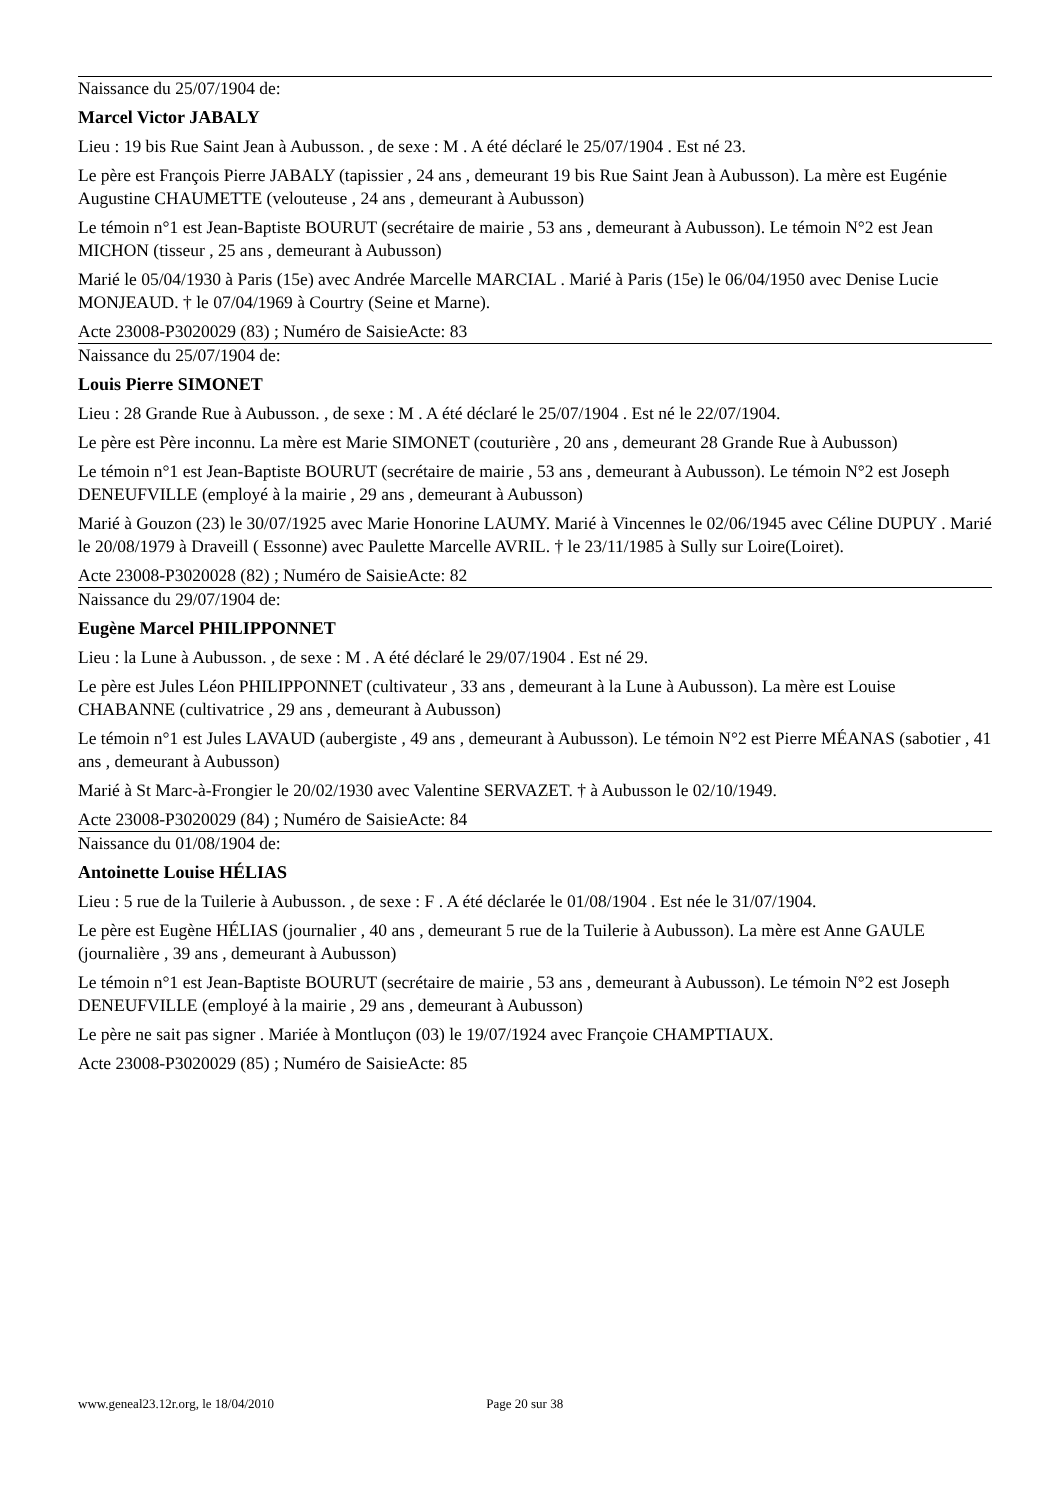Naissance du 25/07/1904 de:
Marcel Victor JABALY
Lieu : 19 bis Rue Saint Jean à Aubusson. , de sexe : M . A été déclaré le 25/07/1904 . Est né 23.
Le père est François Pierre JABALY (tapissier , 24 ans , demeurant 19 bis Rue Saint Jean à Aubusson). La mère est Eugénie Augustine CHAUMETTE (velouteuse , 24 ans , demeurant à Aubusson)
Le témoin n°1 est Jean-Baptiste BOURUT (secrétaire de mairie , 53 ans , demeurant à Aubusson). Le témoin N°2 est Jean MICHON (tisseur , 25 ans , demeurant à Aubusson)
Marié le 05/04/1930 à Paris (15e) avec Andrée Marcelle MARCIAL . Marié à Paris (15e) le 06/04/1950 avec Denise Lucie MONJEAUD. † le 07/04/1969 à Courtry (Seine et Marne).
Acte 23008-P3020029 (83) ; Numéro de SaisieActe: 83
Naissance du 25/07/1904 de:
Louis Pierre SIMONET
Lieu : 28 Grande Rue à Aubusson. , de sexe : M . A été déclaré le 25/07/1904 . Est né le 22/07/1904.
Le père est Père inconnu. La mère est Marie SIMONET (couturière , 20 ans , demeurant 28 Grande Rue à Aubusson)
Le témoin n°1 est Jean-Baptiste BOURUT (secrétaire de mairie , 53 ans , demeurant à Aubusson). Le témoin N°2 est Joseph DENEUFVILLE (employé à la mairie , 29 ans , demeurant à Aubusson)
Marié à Gouzon (23) le 30/07/1925 avec Marie Honorine LAUMY. Marié à Vincennes le 02/06/1945 avec Céline DUPUY . Marié le 20/08/1979 à Draveill ( Essonne) avec Paulette Marcelle AVRIL. † le 23/11/1985 à Sully sur Loire(Loiret).
Acte 23008-P3020028 (82) ; Numéro de SaisieActe: 82
Naissance du 29/07/1904 de:
Eugène Marcel PHILIPPONNET
Lieu : la Lune à Aubusson. , de sexe : M . A été déclaré le 29/07/1904 . Est né 29.
Le père est Jules Léon PHILIPPONNET (cultivateur , 33 ans , demeurant à la Lune à Aubusson). La mère est Louise CHABANNE (cultivatrice , 29 ans , demeurant à Aubusson)
Le témoin n°1 est Jules LAVAUD (aubergiste , 49 ans , demeurant à Aubusson). Le témoin N°2 est Pierre MÉANAS (sabotier , 41 ans , demeurant à Aubusson)
Marié à St Marc-à-Frongier le 20/02/1930 avec Valentine SERVAZET. † à Aubusson le 02/10/1949.
Acte 23008-P3020029 (84) ; Numéro de SaisieActe: 84
Naissance du 01/08/1904 de:
Antoinette Louise HÉLIAS
Lieu : 5 rue de la Tuilerie à Aubusson. , de sexe : F . A été déclarée le 01/08/1904 . Est née le 31/07/1904.
Le père est Eugène HÉLIAS (journalier , 40 ans , demeurant 5 rue de la Tuilerie à Aubusson). La mère est Anne GAULE (journalière , 39 ans , demeurant à Aubusson)
Le témoin n°1 est Jean-Baptiste BOURUT (secrétaire de mairie , 53 ans , demeurant à Aubusson). Le témoin N°2 est Joseph DENEUFVILLE (employé à la mairie , 29 ans , demeurant à Aubusson)
Le père ne sait pas signer . Mariée à Montluçon (03) le 19/07/1924 avec Françoie CHAMPTIAUX.
Acte 23008-P3020029 (85) ; Numéro de SaisieActe: 85
www.geneal23.12r.org, le 18/04/2010 Page 20 sur 38